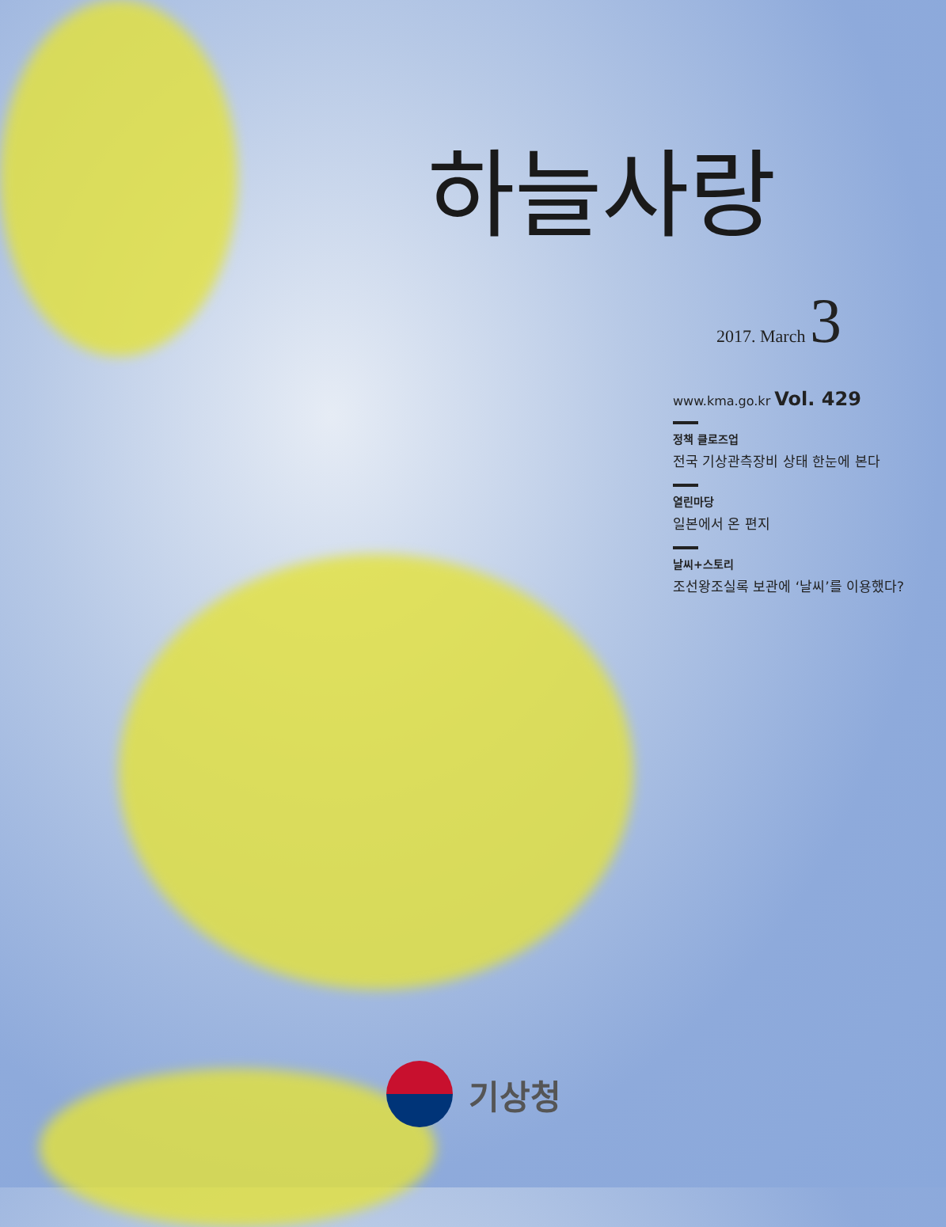하늘사랑
2017. March 3
www.kma.go.kr Vol. 429
정책 클로즈업
전국 기상관측장비 상태 한눈에 본다
열린마당
일본에서 온 편지
날씨+스토리
조선왕조실록 보관에 ‘날씨’를 이용했다?
기상청